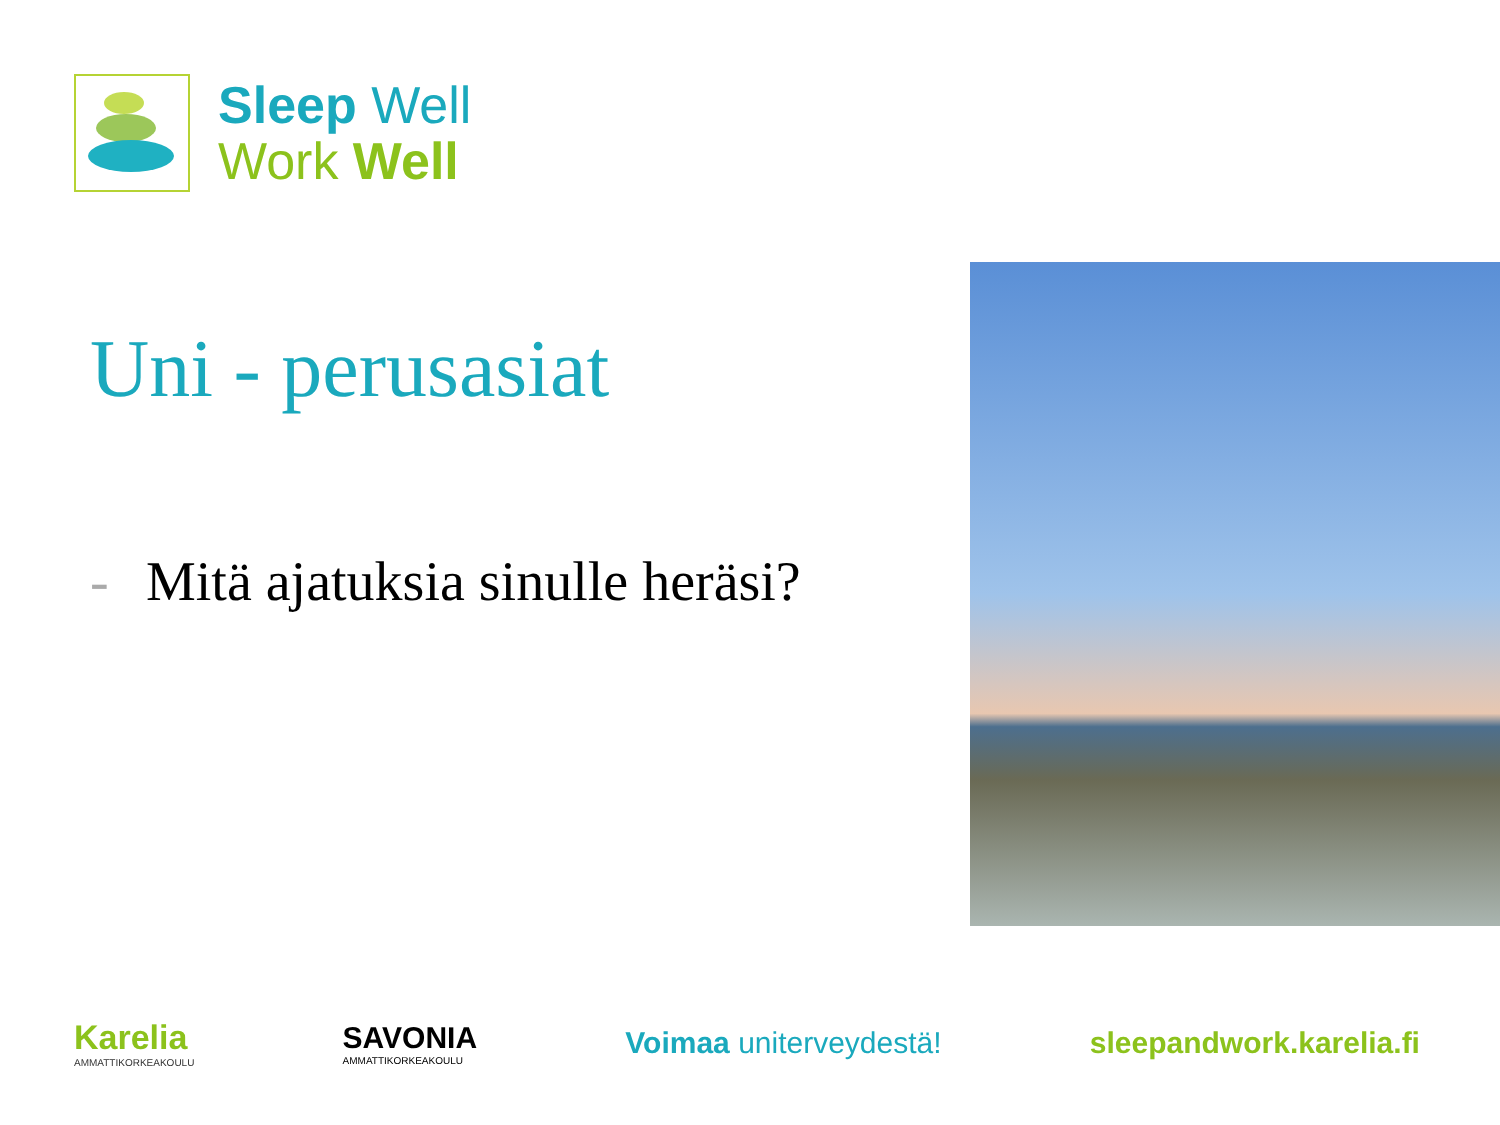Sleep Well
Work Well
Uni - perusasiat
- Mitä ajatuksia sinulle heräsi?
Karelia
AMMATTIKORKEAKOULU
SAVONIA
AMMATTIKORKEAKOULU
Voimaa uniterveydestä! sleepandwork.karelia.fi